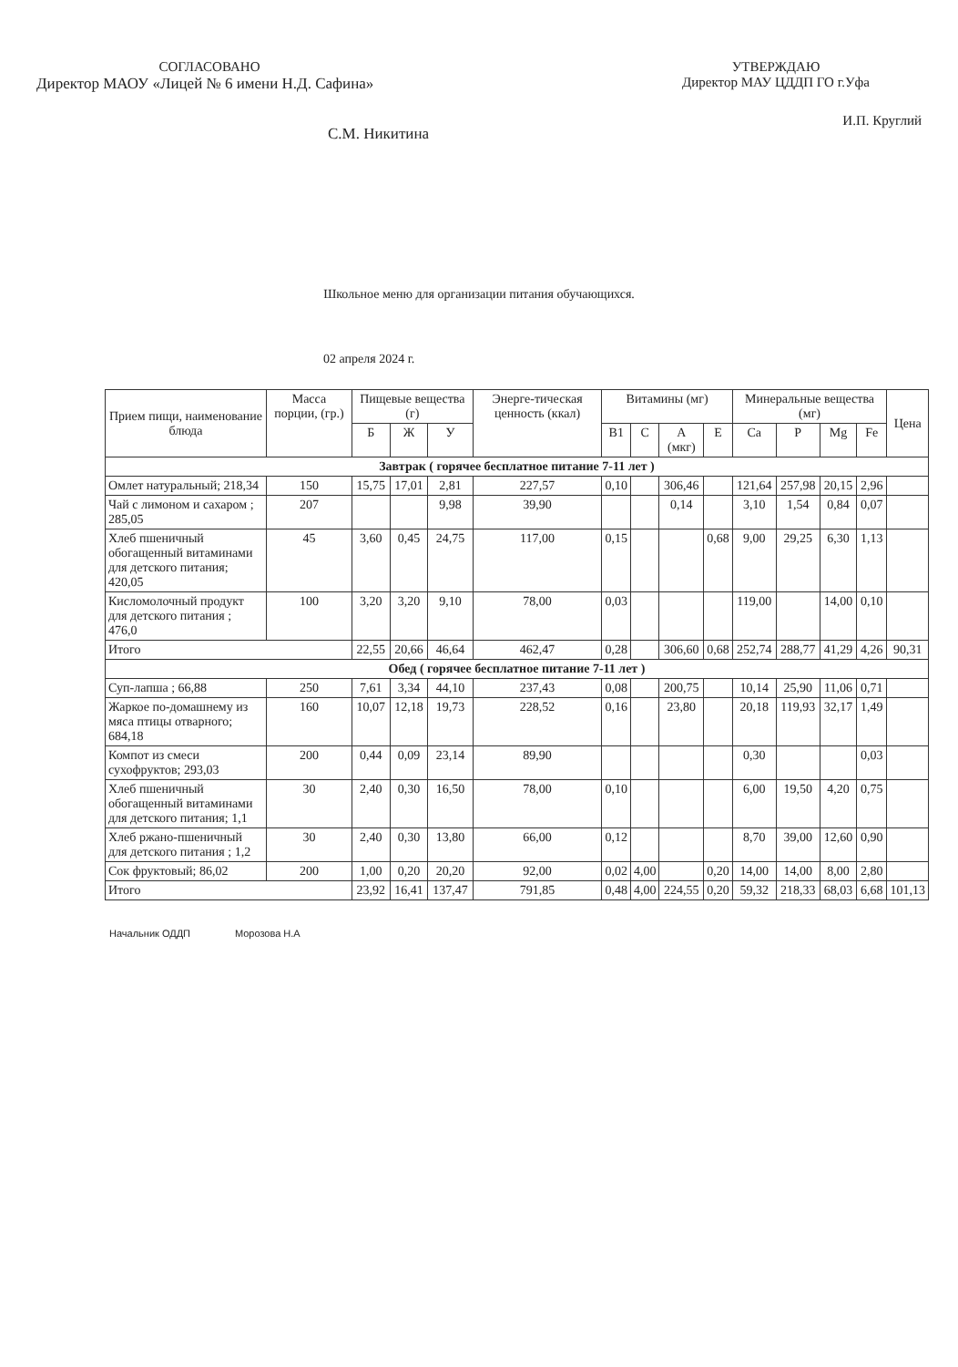СОГЛАСОВАНО
Директор МАОУ «Лицей № 6 имени Н.Д. Сафина»
С.М. Никитина
УТВЕРЖДАЮ
Директор МАУ ЦДДП ГО г.Уфа
И.П. Круглий
Школьное меню для организации питания обучающихся.
02 апреля 2024 г.
| Прием пищи, наименование блюда | Масса порции, (гр.) | Пищевые вещества (г) | | | Энерге-тическая ценность (ккал) | Витамины (мг) | | | | Минеральные вещества (мг) | | | | Цена |
| --- | --- | --- | --- | --- | --- | --- | --- | --- | --- | --- | --- | --- | --- | --- |
| | | Б | Ж | У | | B1 | C | А (мкг) | E | Ca | P | Mg | Fe | |
| Завтрак ( горячее бесплатное питание 7-11 лет ) | | | | | | | | | | | | | | |
| Омлет натуральный; 218,34 | 150 | 15,75 | 17,01 | 2,81 | 227,57 | 0,10 | | 306,46 | | 121,64 | 257,98 | 20,15 | 2,96 | |
| Чай с лимоном и сахаром ; 285,05 | 207 | | | 9,98 | 39,90 | | | 0,14 | | 3,10 | 1,54 | 0,84 | 0,07 | |
| Хлеб пшеничный обогащенный витаминами для детского питания; 420,05 | 45 | 3,60 | 0,45 | 24,75 | 117,00 | 0,15 | | | 0,68 | 9,00 | 29,25 | 6,30 | 1,13 | |
| Кисломолочный продукт для детского питания ; 476,0 | 100 | 3,20 | 3,20 | 9,10 | 78,00 | 0,03 | | | | 119,00 | | 14,00 | 0,10 | |
| Итого | | 22,55 | 20,66 | 46,64 | 462,47 | 0,28 | | 306,60 | 0,68 | 252,74 | 288,77 | 41,29 | 4,26 | 90,31 |
| Обед ( горячее бесплатное питание 7-11 лет ) | | | | | | | | | | | | | | |
| Суп-лапша ; 66,88 | 250 | 7,61 | 3,34 | 44,10 | 237,43 | 0,08 | | 200,75 | | 10,14 | 25,90 | 11,06 | 0,71 | |
| Жаркое по-домашнему из мяса птицы отварного; 684,18 | 160 | 10,07 | 12,18 | 19,73 | 228,52 | 0,16 | | 23,80 | | 20,18 | 119,93 | 32,17 | 1,49 | |
| Компот из смеси сухофруктов; 293,03 | 200 | 0,44 | 0,09 | 23,14 | 89,90 | | | | | 0,30 | | | 0,03 | |
| Хлеб пшеничный обогащенный витаминами для детского питания; 1,1 | 30 | 2,40 | 0,30 | 16,50 | 78,00 | 0,10 | | | | 6,00 | 19,50 | 4,20 | 0,75 | |
| Хлеб ржано-пшеничный для детского питания ; 1,2 | 30 | 2,40 | 0,30 | 13,80 | 66,00 | 0,12 | | | | 8,70 | 39,00 | 12,60 | 0,90 | |
| Сок фруктовый; 86,02 | 200 | 1,00 | 0,20 | 20,20 | 92,00 | 0,02 | 4,00 | | 0,20 | 14,00 | 14,00 | 8,00 | 2,80 | |
| Итого | | 23,92 | 16,41 | 137,47 | 791,85 | 0,48 | 4,00 | 224,55 | 0,20 | 59,32 | 218,33 | 68,03 | 6,68 | 101,13 |
Начальник ОДДП Морозова Н.А